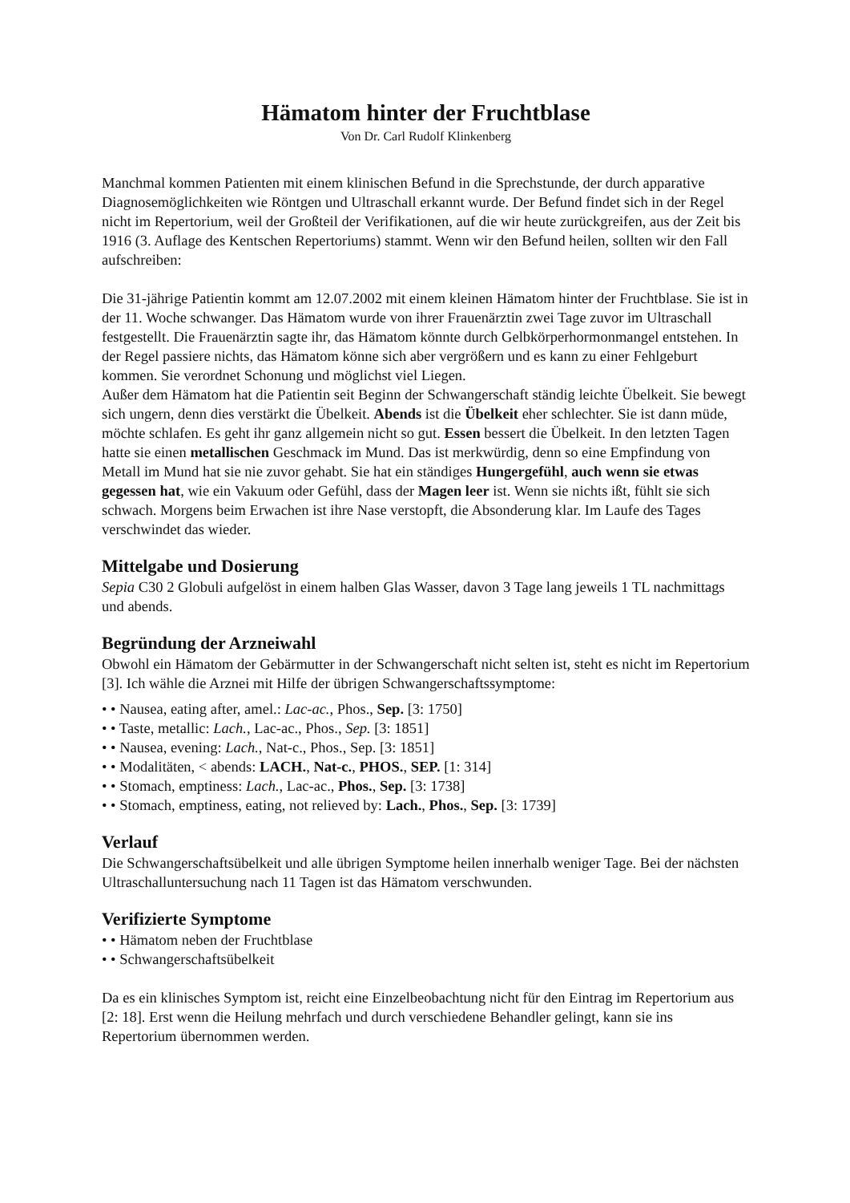Hämatom hinter der Fruchtblase
Von Dr. Carl Rudolf Klinkenberg
Manchmal kommen Patienten mit einem klinischen Befund in die Sprechstunde, der durch apparative Diagnosemöglichkeiten wie Röntgen und Ultraschall erkannt wurde. Der Befund findet sich in der Regel nicht im Repertorium, weil der Großteil der Verifikationen, auf die wir heute zurückgreifen, aus der Zeit bis 1916 (3. Auflage des Kentschen Repertoriums) stammt. Wenn wir den Befund heilen, sollten wir den Fall aufschreiben:
Die 31-jährige Patientin kommt am 12.07.2002 mit einem kleinen Hämatom hinter der Fruchtblase. Sie ist in der 11. Woche schwanger. Das Hämatom wurde von ihrer Frauenärztin zwei Tage zuvor im Ultraschall festgestellt. Die Frauenärztin sagte ihr, das Hämatom könnte durch Gelbkörperhormonmangel entstehen. In der Regel passiere nichts, das Hämatom könne sich aber vergrößern und es kann zu einer Fehlgeburt kommen. Sie verordnet Schonung und möglichst viel Liegen.
Außer dem Hämatom hat die Patientin seit Beginn der Schwangerschaft ständig leichte Übelkeit. Sie bewegt sich ungern, denn dies verstärkt die Übelkeit. Abends ist die Übelkeit eher schlechter. Sie ist dann müde, möchte schlafen. Es geht ihr ganz allgemein nicht so gut. Essen bessert die Übelkeit. In den letzten Tagen hatte sie einen metallischen Geschmack im Mund. Das ist merkwürdig, denn so eine Empfindung von Metall im Mund hat sie nie zuvor gehabt. Sie hat ein ständiges Hungergefühl, auch wenn sie etwas gegessen hat, wie ein Vakuum oder Gefühl, dass der Magen leer ist. Wenn sie nichts ißt, fühlt sie sich schwach. Morgens beim Erwachen ist ihre Nase verstopft, die Absonderung klar. Im Laufe des Tages verschwindet das wieder.
Mittelgabe und Dosierung
Sepia C30 2 Globuli aufgelöst in einem halben Glas Wasser, davon 3 Tage lang jeweils 1 TL nachmittags und abends.
Begründung der Arzneiwahl
Obwohl ein Hämatom der Gebärmutter in der Schwangerschaft nicht selten ist, steht es nicht im Repertorium [3]. Ich wähle die Arznei mit Hilfe der übrigen Schwangerschaftssymptome:
• • Nausea, eating after, amel.: Lac-ac., Phos., Sep. [3: 1750]
• • Taste, metallic: Lach., Lac-ac., Phos., Sep. [3: 1851]
• • Nausea, evening: Lach., Nat-c., Phos., Sep. [3: 1851]
• • Modalitäten, < abends: LACH., Nat-c., PHOS., SEP. [1: 314]
• • Stomach, emptiness: Lach., Lac-ac., Phos., Sep. [3: 1738]
• • Stomach, emptiness, eating, not relieved by: Lach., Phos., Sep. [3: 1739]
Verlauf
Die Schwangerschaftsübelkeit und alle übrigen Symptome heilen innerhalb weniger Tage. Bei der nächsten Ultraschalluntersuchung nach 11 Tagen ist das Hämatom verschwunden.
Verifizierte Symptome
• • Hämatom neben der Fruchtblase
• • Schwangerschaftsübelkeit
Da es ein klinisches Symptom ist, reicht eine Einzelbeobachtung nicht für den Eintrag im Repertorium aus [2: 18]. Erst wenn die Heilung mehrfach und durch verschiedene Behandler gelingt, kann sie ins Repertorium übernommen werden.